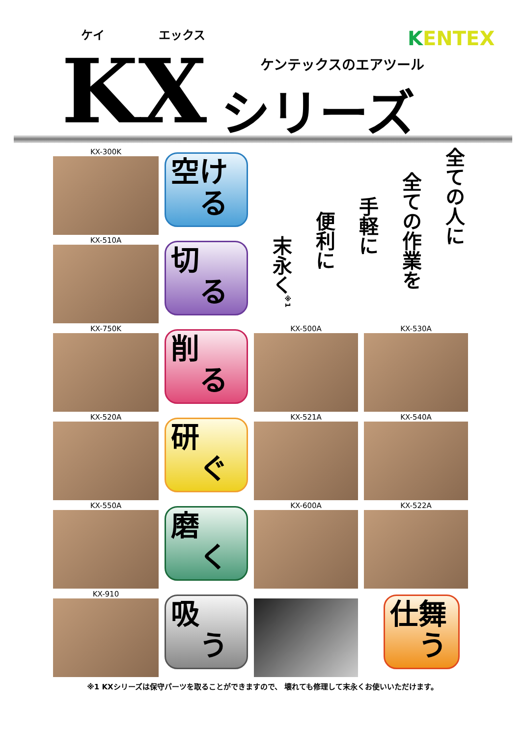ケイ エックス
KX ケンテックスのエアツール
シリーズ
KENTEX
KX-300K
空け
　る
全ての人に
全ての作業を
手軽に
便利に
末永く<sup>※1</sup>
KX-510A
切
　る
KX-750K
削
　る
KX-500A
KX-530A
KX-520A
研
　ぐ
KX-521A
KX-540A
KX-550A
磨
　く
KX-600A
KX-522A
KX-910
吸
　う
仕舞
　う
※1 KXシリーズは保守パーツを取ることができますので、 壊れても修理して末永くお使いいただけます。